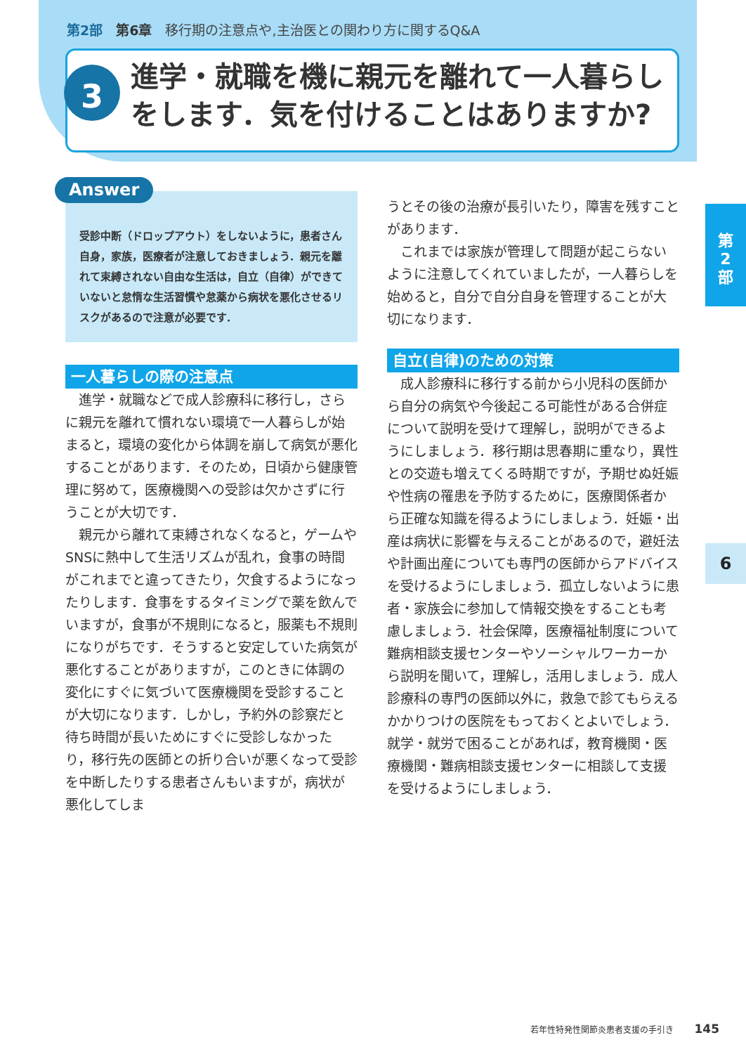第2部　第6章　移行期の注意点や,主治医との関わり方に関するQ&A
3
進学・就職を機に親元を離れて一人暮らしをします．気を付けることはありますか?
Answer
受診中断（ドロップアウト）をしないように，患者さん自身，家族，医療者が注意しておきましょう．親元を離れて束縛されない自由な生活は，自立（自律）ができていないと怠惰な生活習慣や怠薬から病状を悪化させるリスクがあるので注意が必要です．
一人暮らしの際の注意点
進学・就職などで成人診療科に移行し，さらに親元を離れて慣れない環境で一人暮らしが始まると，環境の変化から体調を崩して病気が悪化することがあります．そのため，日頃から健康管理に努めて，医療機関への受診は欠かさずに行うことが大切です．
親元から離れて束縛されなくなると，ゲームやSNSに熱中して生活リズムが乱れ，食事の時間がこれまでと違ってきたり，欠食するようになったりします．食事をするタイミングで薬を飲んでいますが，食事が不規則になると，服薬も不規則になりがちです．そうすると安定していた病気が悪化することがありますが，このときに体調の変化にすぐに気づいて医療機関を受診することが大切になります．しかし，予約外の診察だと待ち時間が長いためにすぐに受診しなかったり，移行先の医師との折り合いが悪くなって受診を中断したりする患者さんもいますが，病状が悪化してしま
うとその後の治療が長引いたり，障害を残すことがあります．
これまでは家族が管理して問題が起こらないように注意してくれていましたが，一人暮らしを始めると，自分で自分自身を管理することが大切になります．
自立(自律)のための対策
成人診療科に移行する前から小児科の医師から自分の病気や今後起こる可能性がある合併症について説明を受けて理解し，説明ができるようにしましょう．移行期は思春期に重なり，異性との交遊も増えてくる時期ですが，予期せぬ妊娠や性病の罹患を予防するために，医療関係者から正確な知識を得るようにしましょう．妊娠・出産は病状に影響を与えることがあるので，避妊法や計画出産についても専門の医師からアドバイスを受けるようにしましょう．孤立しないように患者・家族会に参加して情報交換をすることも考慮しましょう．社会保障，医療福祉制度について難病相談支援センターやソーシャルワーカーから説明を聞いて，理解し，活用しましょう．成人診療科の専門の医師以外に，救急で診てもらえるかかりつけの医院をもっておくとよいでしょう．就学・就労で困ることがあれば，教育機関・医療機関・難病相談支援センターに相談して支援を受けるようにしましょう．
第
2
部
6
若年性特発性関節炎患者支援の手引き 145